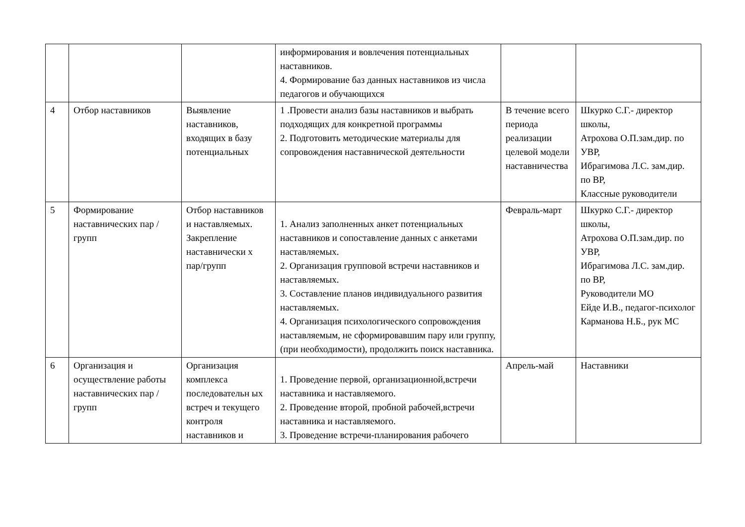| | | | информирования и вовлечения потенциальных наставников. 4. Формирование баз данных наставников из числа педагогов и обучающихся | | |
| 4 | Отбор наставников | Выявление наставников, входящих в базу потенциальных | 1 .Провести анализ базы наставников и выбрать подходящих для конкретной программы 2. Подготовить методические материалы для сопровождения наставнической деятельности | В течение всего периода реализации целевой модели наставничества | Шкурко С.Г.- директор школы, Атрохова О.П.зам.дир. по УВР, Ибрагимова Л.С. зам.дир. по ВР, Классные руководители |
| 5 | Формирование наставнических пар / групп | Отбор наставников и наставляемых. Закрепление наставнически х пар/групп | 1. Анализ заполненных анкет потенциальных наставников и сопоставление данных с анкетами наставляемых. 2. Организация групповой встречи наставников и наставляемых. 3. Составление планов индивидуального развития наставляемых. 4. Организация психологического сопровождения наставляемым, не сформировавшим пару или группу, (при необходимости), продолжить поиск наставника. | Февраль-март | Шкурко С.Г.- директор школы, Атрохова О.П.зам.дир. по УВР, Ибрагимова Л.С. зам.дир. по ВР, Руководители МО Ейде И.В., педагог-психолог Карманова Н.Б., рук МС |
| 6 | Организация и осуществление работы наставнических пар / групп | Организация комплекса последовательн ых встреч и текущего контроля наставников и | 1. Проведение первой, организационной,встречи наставника и наставляемого. 2. Проведение второй, пробной рабочей,встречи наставника и наставляемого. 3. Проведение встречи-планирования рабочего | Апрель-май | Наставники |